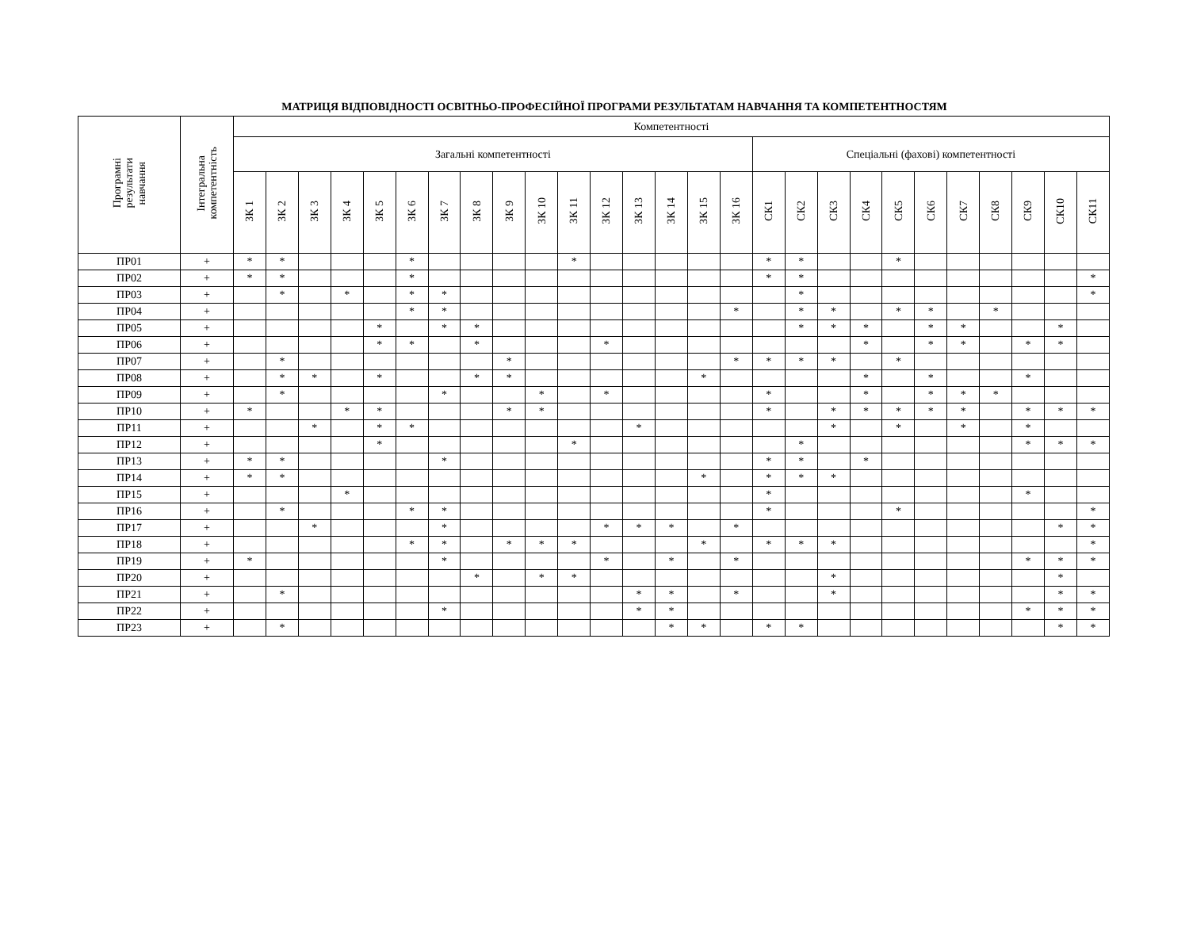МАТРИЦЯ ВІДПОВІДНОСТІ ОСВІТНЬО-ПРОФЕСІЙНОЇ ПРОГРАМИ РЕЗУЛЬТАТАМ НАВЧАННЯ ТА КОМПЕТЕНТНОСТЯМ
| Програмні результати навчання | Інтегральна компетентність | Компетентності | | | | | | | | | | | | | | | | | | | | | | | | | | |
| --- | --- | --- | --- | --- | --- | --- | --- | --- | --- | --- | --- | --- | --- | --- | --- | --- | --- | --- | --- | --- | --- | --- | --- | --- | --- | --- | --- | --- |
| | | Загальні компетентності | | | | | | | | | | | | | | | | Спеціальні (фахові) компетентності | | | | | | | | | | |
| | | ЗК 1 | ЗК 2 | ЗК 3 | ЗК 4 | ЗК 5 | ЗК 6 | ЗК 7 | ЗК 8 | ЗК 9 | ЗК 10 | ЗК 11 | ЗК 12 | ЗК 13 | ЗК 14 | ЗК 15 | ЗК 16 | СК1 | СК2 | СК3 | СК4 | СК5 | СК6 | СК7 | СК8 | СК9 | СК10 | СК11 |
| ПР01 | + | * | * | | | | * | | | | | * | | | | | | * | * | | | * | | | | | | |
| ПР02 | + | * | * | | | | * | | | | | | | | | | | * | * | | | | | | | | | * |
| ПР03 | + | | * | | * | | * | * | | | | | | | | | | | * | | | | | | | | | * |
| ПР04 | + | | | | | | * | * | | | | | | | | | * | | * | * | | * | * | | * | | | |
| ПР05 | + | | | | | * | | * | * | | | | | | | | | | * | * | * | | * | * | | | * | |
| ПР06 | + | | | | | * | * | | * | | | | * | | | | | | | | * | | * | * | | * | * | |
| ПР07 | + | | * | | | | | | | * | | | | | | | * | * | * | * | | * | | | | | | |
| ПР08 | + | | * | * | | * | | | * | * | | | | | | * | | | | | * | | * | | | * | | |
| ПР09 | + | | * | | | | | * | | | * | | * | | | | | * | | | * | | * | * | * | | | |
| ПР10 | + | * | | | * | * | | | | * | * | | | | | | | * | | * | * | * | * | * | | * | * | * |
| ПР11 | + | | | * | | * | * | | | | | | | * | | | | | | * | | * | | * | | * | | |
| ПР12 | + | | | | | * | | | | | | * | | | | | | | * | | | | | | | * | * | * |
| ПР13 | + | * | * | | | | | * | | | | | | | | | | * | * | | * | | | | | | | |
| ПР14 | + | * | * | | | | | | | | | | | | | * | | * | * | * | | | | | | | | |
| ПР15 | + | | | | * | | | | | | | | | | | | | * | | | | | | | | * | | |
| ПР16 | + | | * | | | | * | * | | | | | | | | | | * | | | | * | | | | | | * |
| ПР17 | + | | | * | | | | * | | | | | * | * | * | | * | | | | | | | | | | * | * |
| ПР18 | + | | | | | | * | * | | * | * | * | | | | * | | * | * | * | | | | | | | | * |
| ПР19 | + | * | | | | | | * | | | | | * | | * | | * | | | | | | | | | * | * | * |
| ПР20 | + | | | | | | | | * | | * | * | | | | | | | | * | | | | | | | * | |
| ПР21 | + | | * | | | | | | | | | | | * | * | | * | | | * | | | | | | | * | * |
| ПР22 | + | | | | | | | * | | | | | | * | * | | | | | | | | | | | * | * | * |
| ПР23 | + | | * | | | | | | | | | | | | * | * | | * | * | | | | | | | | * | * |